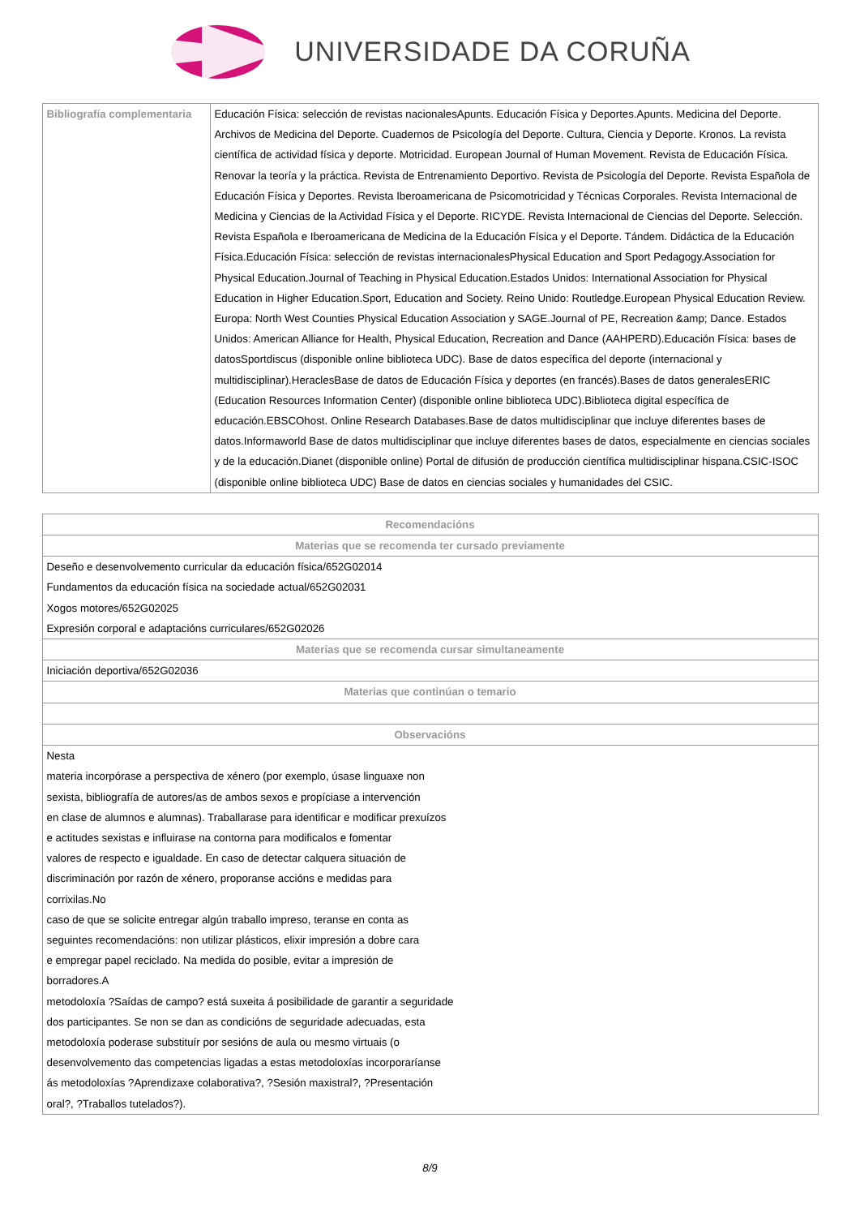UNIVERSIDADE DA CORUÑA
| Bibliografía complementaria | Educación Física: selección de revistas nacionalesApunts. Educación Física y Deportes.Apunts. Medicina del Deporte. Archivos de Medicina del Deporte. Cuadernos de Psicología del Deporte. Cultura, Ciencia y Deporte. Kronos. La revista científica de actividad física y deporte. Motricidad. European Journal of Human Movement. Revista de Educación Física. Renovar la teoría y la práctica. Revista de Entrenamiento Deportivo. Revista de Psicología del Deporte. Revista Española de Educación Física y Deportes. Revista Iberoamericana de Psicomotricidad y Técnicas Corporales. Revista Internacional de Medicina y Ciencias de la Actividad Física y el Deporte. RICYDE. Revista Internacional de Ciencias del Deporte. Selección. Revista Española e Iberoamericana de Medicina de la Educación Física y el Deporte. Tándem. Didáctica de la Educación Física.Educación Física: selección de revistas internacionalesPhysical Education and Sport Pedagogy.Association for Physical Education.Journal of Teaching in Physical Education.Estados Unidos: International Association for Physical Education in Higher Education.Sport, Education and Society. Reino Unido: Routledge.European Physical Education Review. Europa: North West Counties Physical Education Association y SAGE.Journal of PE, Recreation &amp; Dance. Estados Unidos: American Alliance for Health, Physical Education, Recreation and Dance (AAHPERD).Educación Física: bases de datosSportdiscus (disponible online biblioteca UDC). Base de datos específica del deporte (internacional y multidisciplinar).HeraclesBase de datos de Educación Física y deportes (en francés).Bases de datos generalesERIC (Education Resources Information Center) (disponible online biblioteca UDC).Biblioteca digital específica de educación.EBSCOhost. Online Research Databases.Base de datos multidisciplinar que incluye diferentes bases de datos.Informaworld Base de datos multidisciplinar que incluye diferentes bases de datos, especialmente en ciencias sociales y de la educación.Dianet (disponible online) Portal de difusión de producción científica multidisciplinar hispana.CSIC-ISOC (disponible online biblioteca UDC) Base de datos en ciencias sociales y humanidades del CSIC. |
| Recomendacións |
| --- |
| Materias que se recomenda ter cursado previamente |
| Deseño e desenvolvemento curricular da educación física/652G02014 Fundamentos da educación física na sociedade actual/652G02031 Xogos motores/652G02025 Expresión corporal e adaptacións curriculares/652G02026 |
| Materias que se recomenda cursar simultaneamente |
| Iniciación deportiva/652G02036 |
| Materias que continúan o temario |
| Observacións |
| Nesta materia incorpórase a perspectiva de xénero (por exemplo, úsase linguaxe non sexista, bibliografía de autores/as de ambos sexos e propíciase a intervención en clase de alumnos e alumnas). Traballarase para identificar e modificar prexuízos e actitudes sexistas e influirase na contorna para modificalos e fomentar valores de respecto e igualdade. En caso de detectar calquera situación de discriminación por razón de xénero, proporanse accións e medidas para corrixilas.No caso de que se solicite entregar algún traballo impreso, teranse en conta as seguintes recomendacións: non utilizar plásticos, elixir impresión a dobre cara e empregar papel reciclado. Na medida do posible, evitar a impresión de borradores.A metodoloxía ?Saídas de campo? está suxeita á posibilidade de garantir a seguridade dos participantes. Se non se dan as condicións de seguridade adecuadas, esta metodoloxía poderase substituír por sesións de aula ou mesmo virtuais (o desenvolvemento das competencias ligadas a estas metodoloxías incorporaríanse ás metodoloxías ?Aprendizaxe colaborativa?, ?Sesión maxistral?, ?Presentación oral?, ?Traballos tutelados?). |
8/9